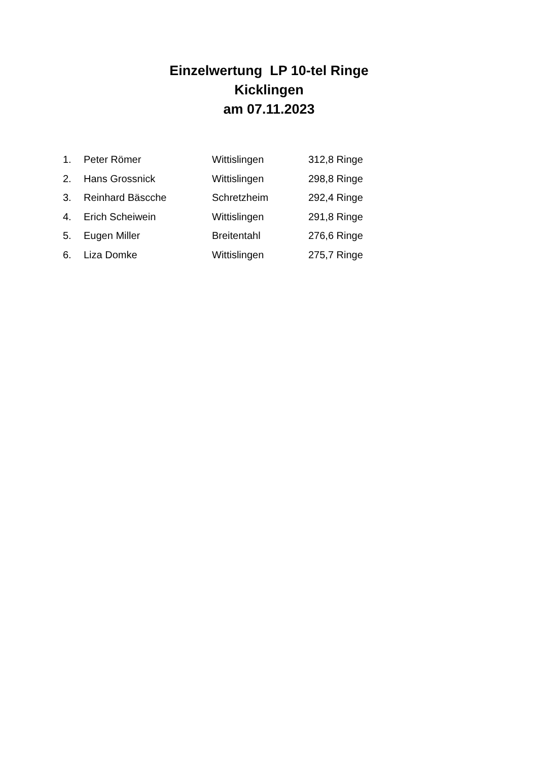Einzelwertung LP 10-tel Ringe
Kicklingen
am 07.11.2023
| 1. | Peter Römer | Wittislingen | 312,8 Ringe |
| 2. | Hans Grossnick | Wittislingen | 298,8 Ringe |
| 3. | Reinhard Bäscche | Schretzheim | 292,4 Ringe |
| 4. | Erich Scheiwein | Wittislingen | 291,8 Ringe |
| 5. | Eugen Miller | Breitentahl | 276,6 Ringe |
| 6. | Liza Domke | Wittislingen | 275,7 Ringe |